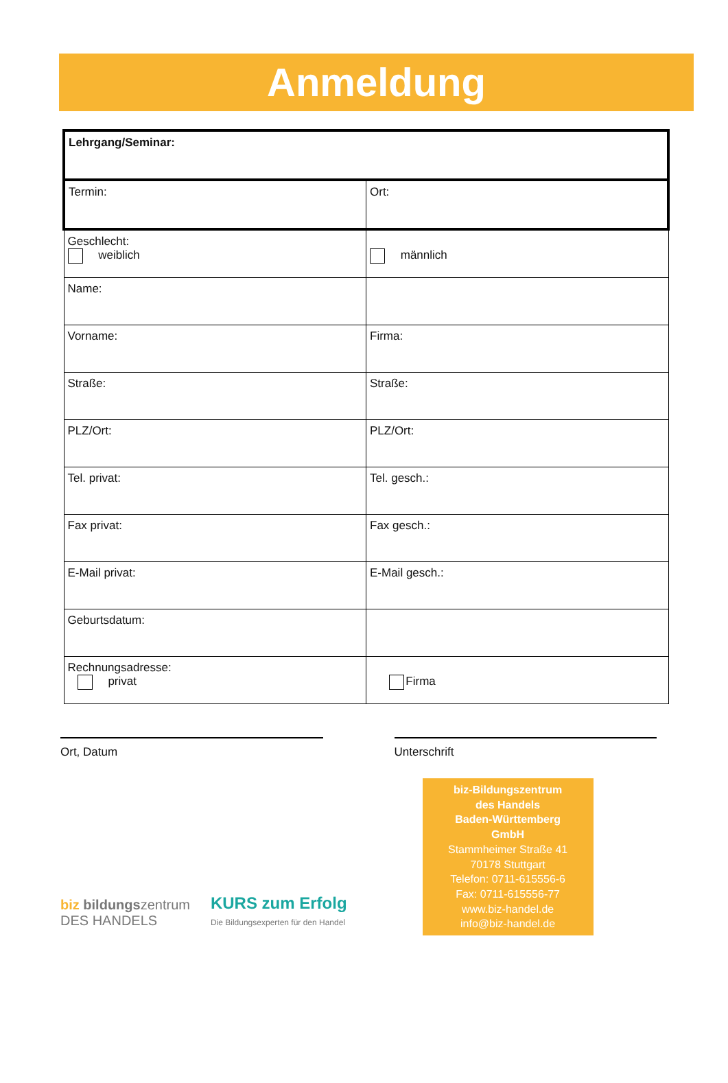Anmeldung
| Lehrgang/Seminar: | |
| Termin: | Ort: |
| Geschlecht: weiblich | männlich |
| Name: | |
| Vorname: | Firma: |
| Straße: | Straße: |
| PLZ/Ort: | PLZ/Ort: |
| Tel. privat: | Tel. gesch.: |
| Fax privat: | Fax gesch.: |
| E-Mail privat: | E-Mail gesch.: |
| Geburtsdatum: | |
| Rechnungsadresse: privat | Firma |
Ort, Datum Unterschrift
biz bildungszentrum
DES HANDELS
KURS zum Erfolg
Die Bildungsexperten für den Handel
biz-Bildungszentrum
des Handels
Baden-Württemberg
GmbH
Stammheimer Straße 41
70178 Stuttgart
Telefon: 0711-615556-6
Fax: 0711-615556-77
www.biz-handel.de
info@biz-handel.de